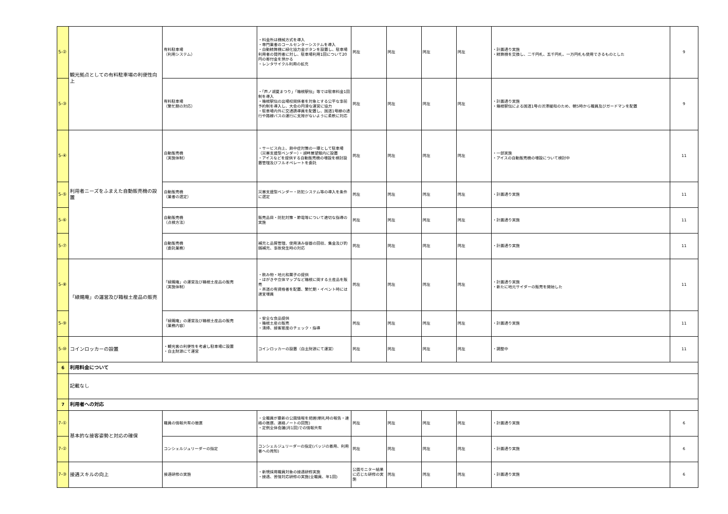| 5-② | 観光拠点としての有料駐車場の利便性向上 | 有料駐車場 （利用システム） | ・料金所は機械方式を導入 ・専門業者のコールセンターシステムを導入 ・自動精算機に緑化協力金ボタンを設置し、駐車場利用者の賛同者に対し、駐車場利用1回について20円の寄付金を預かる ・レンタサイクル利用の拡充 | 同左 | 同左 | 同左 | 同左 | ・計画通り実施 ・精算機を交換し、二千円札、五千円札、一万円札も使用できるものとした | 9 |
| 5-③ | | 有料駐車場 （繁忙期の対応） | ・「芦ノ湖夏まつり」「箱根駅伝」等では駐車料金1回制を導入 ・箱根駅伝の出場校関係者を対象とする公平な事前予約制を導入し、大会の円滑な運営に協力 ・駐車場内外に交通誘導員を配置し、国道1号線の通行や路線バスの運行に支障がないように柔軟に対応 | 同左 | 同左 | 同左 | 同左 | ・計画通り実施 ・箱根駅伝による国道1号の渋滞緩和のため、朝5時から職員及びガードマンを配置 | 9 |
| 5-④ | 利用者ニーズをふまえた自動販売機の設置 | 自動販売機 （実施体制） | ・サービス向上、熱中症対策の一環として駐車場（災害支援型ベンダー）・湖畔展望館内に設置 ・アイスなどを提供する自動販売機の増設を検討設置管理及びフルオペレートを委託 | 同左 | 同左 | 同左 | 同左 | ・一部実施 ・アイスの自動販売機の増設について検討中 | 11 |
| 5-⑤ | | 自動販売機 （業者の選定） | 災害支援型ベンダー・防犯システム等の導入を条件に選定 | 同左 | 同左 | 同左 | 同左 | ・計画通り実施 | 11 |
| 5-⑥ | | 自動販売機 （点検方法） | 販売品目・防犯対策・節電等について適切な指導の実施 | 同左 | 同左 | 同左 | 同左 | ・計画通り実施 | 11 |
| 5-⑦ | | 自動販売機 （委託業務） | 補充と品質管理、使用済み容器の回収、集金及び釣銭補充、事故発生時の対応 | 同左 | 同左 | 同左 | 同左 | ・計画通り実施 | 11 |
| 5-⑧ | 「緑賜庵」の運営及び箱根土産品の販売 | 「緑賜庵」の運営及び箱根土産品の販売 （実施体制） | ・飲み物・地元和菓子の提供 ・はがきや立体マップなど箱根に関する土産品を販売 ・茶道の有資格者を配置、繁忙期・イベント時には適宜増員 | 同左 | 同左 | 同左 | 同左 | ・計画通り実施 ・新たに地元サイダーの販売を開始した | 11 |
| 5-⑨ | | 「緑賜庵」の運営及び箱根土産品の販売 （業務内容） | ・安全な食品提供 ・箱根土産の販売 ・清掃、接客態度のチェック・指導 | 同左 | 同左 | 同左 | 同左 | ・計画通り実施 | 11 |
| 5-⑩ | コインロッカーの設置 | ・観光客の利便性を考慮し駐車場に設置 ・自主財源にて運営 | コインロッカーの設置（自主財源にて運営） | 同左 | 同左 | 同左 | 同左 | ・調整中 | 11 |
| 6 | 利用料金について | | | | | | | | |
| | 記載なし | | | | | | | | |
| 7 | 利用者への対応 | | | | | | | | |
| 7-① | 基本的な接客姿勢と対応の確保 | 職員の情報共有の徹底 | ・全職員が最新の公園情報を把握(朝礼時の報告・連絡の徹底、連絡ノートの回覧) ・定例全体会議(月1回)での情報共有 | 同左 | 同左 | 同左 | 同左 | ・計画通り実施 | 6 |
| 7-② | | コンシェルジュリーダーの指定 | コンシェルジュリーダーの指定(バッジの着用、利用者への周知) | 同左 | 同左 | 同左 | 同左 | ・計画通り実施 | 6 |
| 7-③ | 接遇スキルの向上 | 接遇研修の実施 | ・新規採用職員対象の接遇研修実施 ・接遇、苦情対応研修の実施(全職員、年1回) | 公園モニター結果に応じた研修の実施 | 同左 | 同左 | 同左 | ・計画通り実施 | 6 |